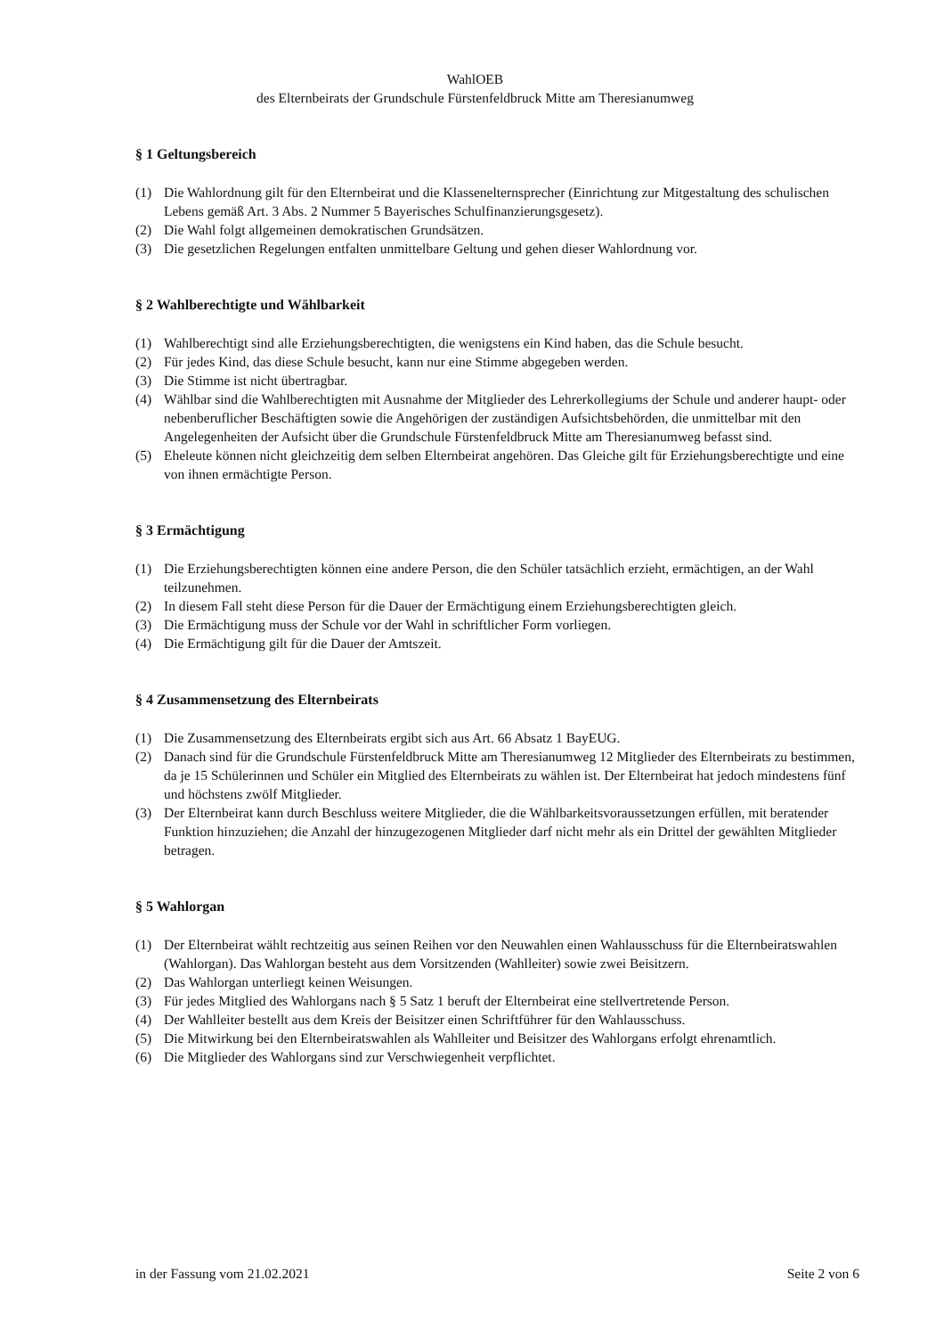WahlOEB
des Elternbeirats der Grundschule Fürstenfeldbruck Mitte am Theresianumweg
§ 1 Geltungsbereich
(1) Die Wahlordnung gilt für den Elternbeirat und die Klassenelternsprecher (Einrichtung zur Mitgestaltung des schulischen Lebens gemäß Art. 3 Abs. 2 Nummer 5 Bayerisches Schulfinanzierungsgesetz).
(2) Die Wahl folgt allgemeinen demokratischen Grundsätzen.
(3) Die gesetzlichen Regelungen entfalten unmittelbare Geltung und gehen dieser Wahlordnung vor.
§ 2 Wahlberechtigte und Wählbarkeit
(1) Wahlberechtigt sind alle Erziehungsberechtigten, die wenigstens ein Kind haben, das die Schule besucht.
(2) Für jedes Kind, das diese Schule besucht, kann nur eine Stimme abgegeben werden.
(3) Die Stimme ist nicht übertragbar.
(4) Wählbar sind die Wahlberechtigten mit Ausnahme der Mitglieder des Lehrerkollegiums der Schule und anderer haupt- oder nebenberuflicher Beschäftigten sowie die Angehörigen der zuständigen Aufsichtsbehörden, die unmittelbar mit den Angelegenheiten der Aufsicht über die Grundschule Fürstenfeldbruck Mitte am Theresianumweg befasst sind.
(5) Eheleute können nicht gleichzeitig dem selben Elternbeirat angehören. Das Gleiche gilt für Erziehungsberechtigte und eine von ihnen ermächtigte Person.
§ 3 Ermächtigung
(1) Die Erziehungsberechtigten können eine andere Person, die den Schüler tatsächlich erzieht, ermächtigen, an der Wahl teilzunehmen.
(2) In diesem Fall steht diese Person für die Dauer der Ermächtigung einem Erziehungsberechtigten gleich.
(3) Die Ermächtigung muss der Schule vor der Wahl in schriftlicher Form vorliegen.
(4) Die Ermächtigung gilt für die Dauer der Amtszeit.
§ 4 Zusammensetzung des Elternbeirats
(1) Die Zusammensetzung des Elternbeirats ergibt sich aus Art. 66 Absatz 1 BayEUG.
(2) Danach sind für die Grundschule Fürstenfeldbruck Mitte am Theresianumweg 12 Mitglieder des Elternbeirats zu bestimmen, da je 15 Schülerinnen und Schüler ein Mitglied des Elternbeirats zu wählen ist. Der Elternbeirat hat jedoch mindestens fünf und höchstens zwölf Mitglieder.
(3) Der Elternbeirat kann durch Beschluss weitere Mitglieder, die die Wählbarkeitsvoraussetzungen erfüllen, mit beratender Funktion hinzuziehen; die Anzahl der hinzugezogenen Mitglieder darf nicht mehr als ein Drittel der gewählten Mitglieder betragen.
§ 5 Wahlorgan
(1) Der Elternbeirat wählt rechtzeitig aus seinen Reihen vor den Neuwahlen einen Wahlausschuss für die Elternbeiratswahlen (Wahlorgan). Das Wahlorgan besteht aus dem Vorsitzenden (Wahlleiter) sowie zwei Beisitzern.
(2) Das Wahlorgan unterliegt keinen Weisungen.
(3) Für jedes Mitglied des Wahlorgans nach § 5 Satz 1 beruft der Elternbeirat eine stellvertretende Person.
(4) Der Wahlleiter bestellt aus dem Kreis der Beisitzer einen Schriftführer für den Wahlausschuss.
(5) Die Mitwirkung bei den Elternbeiratswahlen als Wahlleiter und Beisitzer des Wahlorgans erfolgt ehrenamtlich.
(6) Die Mitglieder des Wahlorgans sind zur Verschwiegenheit verpflichtet.
in der Fassung vom 21.02.2021 Seite 2 von 6